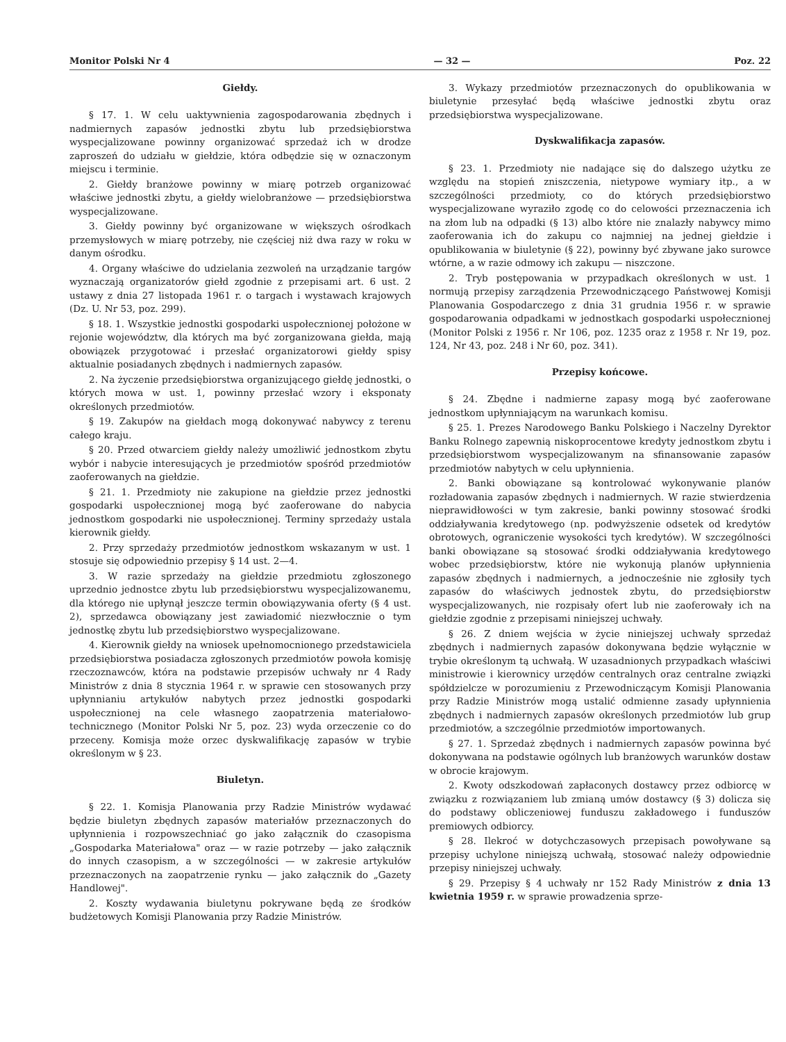Monitor Polski Nr 4 — 32 — Poz. 22
Giełdy.
§ 17. 1. W celu uaktywnienia zagospodarowania zbędnych i nadmiernych zapasów jednostki zbytu lub przedsiębiorstwa wyspecjalizowane powinny organizować sprzedaż ich w drodze zaproszeń do udziału w giełdzie, która odbędzie się w oznaczonym miejscu i terminie.
2. Giełdy branżowe powinny w miarę potrzeb organizować właściwe jednostki zbytu, a giełdy wielobranżowe — przedsiębiorstwa wyspecjalizowane.
3. Giełdy powinny być organizowane w większych ośrodkach przemysłowych w miarę potrzeby, nie częściej niż dwa razy w roku w danym ośrodku.
4. Organy właściwe do udzielania zezwoleń na urządzanie targów wyznaczają organizatorów giełd zgodnie z przepisami art. 6 ust. 2 ustawy z dnia 27 listopada 1961 r. o targach i wystawach krajowych (Dz. U. Nr 53, poz. 299).
§ 18. 1. Wszystkie jednostki gospodarki uspołecznionej położone w rejonie województw, dla których ma być zorganizowana giełda, mają obowiązek przygotować i przesłać organizatorowi giełdy spisy aktualnie posiadanych zbędnych i nadmiernych zapasów.
2. Na życzenie przedsiębiorstwa organizującego giełdę jednostki, o których mowa w ust. 1, powinny przesłać wzory i eksponaty określonych przedmiotów.
§ 19. Zakupów na giełdach mogą dokonywać nabywcy z terenu całego kraju.
§ 20. Przed otwarciem giełdy należy umożliwić jednostkom zbytu wybór i nabycie interesujących je przedmiotów spośród przedmiotów zaoferowanych na giełdzie.
§ 21. 1. Przedmioty nie zakupione na giełdzie przez jednostki gospodarki uspołecznionej mogą być zaoferowane do nabycia jednostkom gospodarki nie uspołecznionej. Terminy sprzedaży ustala kierownik giełdy.
2. Przy sprzedaży przedmiotów jednostkom wskazanym w ust. 1 stosuje się odpowiednio przepisy § 14 ust. 2—4.
3. W razie sprzedaży na giełdzie przedmiotu zgłoszonego uprzednio jednostce zbytu lub przedsiębiorstwu wyspecjalizowanemu, dla którego nie upłynął jeszcze termin obowiązywania oferty (§ 4 ust. 2), sprzedawca obowiązany jest zawiadomić niezwłocznie o tym jednostkę zbytu lub przedsiębiorstwo wyspecjalizowane.
4. Kierownik giełdy na wniosek upełnomocnionego przedstawiciela przedsiębiorstwa posiadacza zgłoszonych przedmiotów powoła komisję rzeczoznawców, która na podstawie przepisów uchwały nr 4 Rady Ministrów z dnia 8 stycznia 1964 r. w sprawie cen stosowanych przy upłynnianiu artykułów nabytych przez jednostki gospodarki uspołecznionej na cele własnego zaopatrzenia materiałowo-technicznego (Monitor Polski Nr 5, poz. 23) wyda orzeczenie co do przeceny. Komisja może orzec dyskwalifikację zapasów w trybie określonym w § 23.
Biuletyn.
§ 22. 1. Komisja Planowania przy Radzie Ministrów wydawać będzie biuletyn zbędnych zapasów materiałów przeznaczonych do upłynnienia i rozpowszechniać go jako załącznik do czasopisma „Gospodarka Materiałowa" oraz — w razie potrzeby — jako załącznik do innych czasopism, a w szczególności — w zakresie artykułów przeznaczonych na zaopatrzenie rynku — jako załącznik do „Gazety Handlowej".
2. Koszty wydawania biuletynu pokrywane będą ze środków budżetowych Komisji Planowania przy Radzie Ministrów.
3. Wykazy przedmiotów przeznaczonych do opublikowania w biuletynie przesyłać będą właściwe jednostki zbytu oraz przedsiębiorstwa wyspecjalizowane.
Dyskwalifikacja zapasów.
§ 23. 1. Przedmioty nie nadające się do dalszego użytku ze względu na stopień zniszczenia, nietypowe wymiary itp., a w szczególności przedmioty, co do których przedsiębiorstwo wyspecjalizowane wyraziło zgodę co do celowości przeznaczenia ich na złom lub na odpadki (§ 13) albo które nie znalazły nabywcy mimo zaoferowania ich do zakupu co najmniej na jednej giełdzie i opublikowania w biuletynie (§ 22), powinny być zbywane jako surowce wtórne, a w razie odmowy ich zakupu — niszczone.
2. Tryb postępowania w przypadkach określonych w ust. 1 normują przepisy zarządzenia Przewodniczącego Państwowej Komisji Planowania Gospodarczego z dnia 31 grudnia 1956 r. w sprawie gospodarowania odpadkami w jednostkach gospodarki uspołecznionej (Monitor Polski z 1956 r. Nr 106, poz. 1235 oraz z 1958 r. Nr 19, poz. 124, Nr 43, poz. 248 i Nr 60, poz. 341).
Przepisy końcowe.
§ 24. Zbędne i nadmierne zapasy mogą być zaoferowane jednostkom upłynniającym na warunkach komisu.
§ 25. 1. Prezes Narodowego Banku Polskiego i Naczelny Dyrektor Banku Rolnego zapewnią niskoprocentowe kredyty jednostkom zbytu i przedsiębiorstwom wyspecjalizowanym na sfinansowanie zapasów przedmiotów nabytych w celu upłynnienia.
2. Banki obowiązane są kontrolować wykonywanie planów rozładowania zapasów zbędnych i nadmiernych. W razie stwierdzenia nieprawidłowości w tym zakresie, banki powinny stosować środki oddziaływania kredytowego (np. podwyższenie odsetek od kredytów obrotowych, ograniczenie wysokości tych kredytów). W szczególności banki obowiązane są stosować środki oddziaływania kredytowego wobec przedsiębiorstw, które nie wykonują planów upłynnienia zapasów zbędnych i nadmiernych, a jednocześnie nie zgłosiły tych zapasów do właściwych jednostek zbytu, do przedsiębiorstw wyspecjalizowanych, nie rozpisały ofert lub nie zaoferowały ich na giełdzie zgodnie z przepisami niniejszej uchwały.
§ 26. Z dniem wejścia w życie niniejszej uchwały sprzedaż zbędnych i nadmiernych zapasów dokonywana będzie wyłącznie w trybie określonym tą uchwałą. W uzasadnionych przypadkach właściwi ministrowie i kierownicy urzędów centralnych oraz centralne związki spółdzielcze w porozumieniu z Przewodniczącym Komisji Planowania przy Radzie Ministrów mogą ustalić odmienne zasady upłynnienia zbędnych i nadmiernych zapasów określonych przedmiotów lub grup przedmiotów, a szczególnie przedmiotów importowanych.
§ 27. 1. Sprzedaż zbędnych i nadmiernych zapasów powinna być dokonywana na podstawie ogólnych lub branżowych warunków dostaw w obrocie krajowym.
2. Kwoty odszkodowań zapłaconych dostawcy przez odbiorcę w związku z rozwiązaniem lub zmianą umów dostawcy (§ 3) dolicza się do podstawy obliczeniowej funduszu zakładowego i funduszów premiowych odbiorcy.
§ 28. Ilekroć w dotychczasowych przepisach powoływane są przepisy uchylone niniejszą uchwałą, stosować należy odpowiednie przepisy niniejszej uchwały.
§ 29. Przepisy § 4 uchwały nr 152 Rady Ministrów z dnia 13 kwietnia 1959 r. w sprawie prowadzenia sprze-